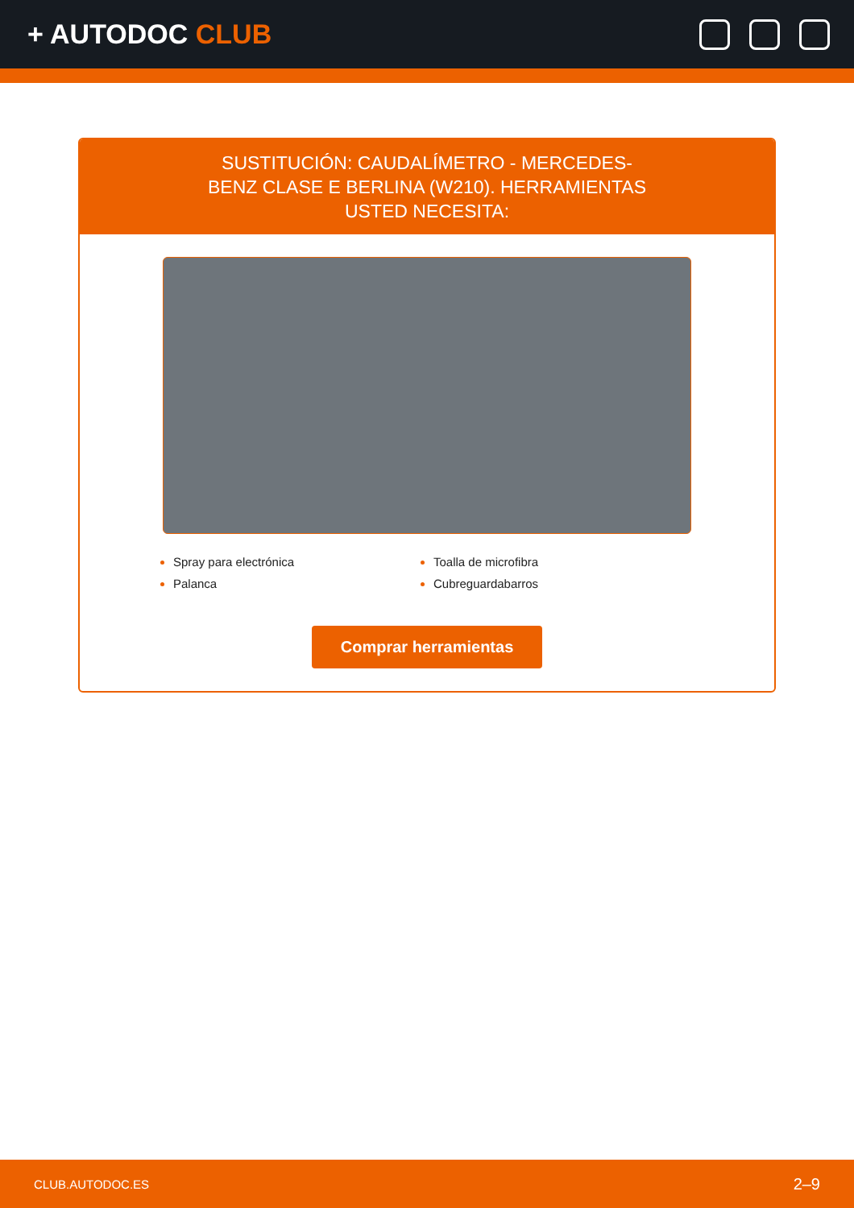+ AUTODOC CLUB
SUSTITUCIÓN: CAUDALÍMETRO - MERCEDES-BENZ CLASE E BERLINA (W210). HERRAMIENTAS USTED NECESITA:
Spray para electrónica
Toalla de microfibra
Palanca
Cubreguardabarros
Comprar herramientas
CLUB.AUTODOC.ES 2–9